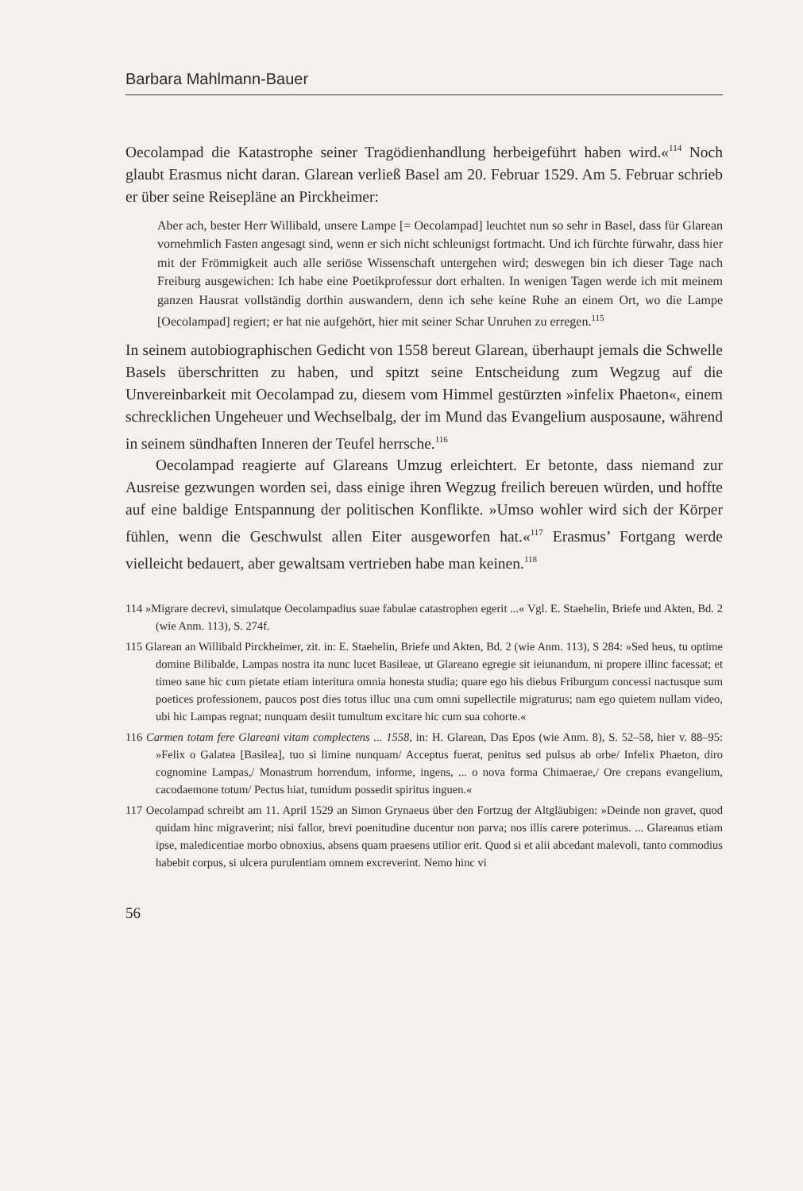Barbara Mahlmann-Bauer
Oecolampad die Katastrophe seiner Tragödienhandlung herbeigeführt haben wird.«<sup>114</sup> Noch glaubt Erasmus nicht daran. Glarean verließ Basel am 20. Februar 1529. Am 5. Februar schrieb er über seine Reisepläne an Pirckheimer:
Aber ach, bester Herr Willibald, unsere Lampe [= Oecolampad] leuchtet nun so sehr in Basel, dass für Glarean vornehmlich Fasten angesagt sind, wenn er sich nicht schleunigst fortmacht. Und ich fürchte fürwahr, dass hier mit der Frömmigkeit auch alle seriöse Wissenschaft untergehen wird; deswegen bin ich dieser Tage nach Freiburg ausgewichen: Ich habe eine Poetikprofessur dort erhalten. In wenigen Tagen werde ich mit meinem ganzen Hausrat vollständig dorthin auswandern, denn ich sehe keine Ruhe an einem Ort, wo die Lampe [Oecolampad] regiert; er hat nie aufgehört, hier mit seiner Schar Unruhen zu erregen.<sup>115</sup>
In seinem autobiographischen Gedicht von 1558 bereut Glarean, überhaupt jemals die Schwelle Basels überschritten zu haben, und spitzt seine Entscheidung zum Wegzug auf die Unvereinbarkeit mit Oecolampad zu, diesem vom Himmel gestürzten »infelix Phaeton«, einem schrecklichen Ungeheuer und Wechselbalg, der im Mund das Evangelium ausposaune, während in seinem sündhaften Inneren der Teufel herrsche.<sup>116</sup>
Oecolampad reagierte auf Glareans Umzug erleichtert. Er betonte, dass niemand zur Ausreise gezwungen worden sei, dass einige ihren Wegzug freilich bereuen würden, und hoffte auf eine baldige Entspannung der politischen Konflikte. »Umso wohler wird sich der Körper fühlen, wenn die Geschwulst allen Eiter ausgeworfen hat.«<sup>117</sup> Erasmus’ Fortgang werde vielleicht bedauert, aber gewaltsam vertrieben habe man keinen.<sup>118</sup>
114 »Migrare decrevi, simulatque Oecolampadius suae fabulae catastrophen egerit ...« Vgl. E. Staehelin, Briefe und Akten, Bd. 2 (wie Anm. 113), S. 274f.
115 Glarean an Willibald Pirckheimer, zit. in: E. Staehelin, Briefe und Akten, Bd. 2 (wie Anm. 113), S 284: »Sed heus, tu optime domine Bilibalde, Lampas nostra ita nunc lucet Basileae, ut Glareano egregie sit ieiunandum, ni propere illinc facessat; et timeo sane hic cum pietate etiam interitura omnia honesta studia; quare ego his diebus Friburgum concessi nactusque sum poetices professionem, paucos post dies totus illuc una cum omni supellectile migraturus; nam ego quietem nullam video, ubi hic Lampas regnat; nunquam desiit tumultum excitare hic cum sua cohorte.«
116 Carmen totam fere Glareani vitam complectens ... 1558, in: H. Glarean, Das Epos (wie Anm. 8), S. 52–58, hier v. 88–95: »Felix o Galatea [Basilea], tuo si limine nunquam/ Acceptus fuerat, penitus sed pulsus ab orbe/ Infelix Phaeton, diro cognomine Lampas,/ Monastrum horrendum, informe, ingens, ... o nova forma Chimaerae,/ Ore crepans evangelium, cacodaemone totum/ Pectus hiat, tumidum possedit spiritus inguen.«
117 Oecolampad schreibt am 11. April 1529 an Simon Grynaeus über den Fortzug der Altgläubigen: »Deinde non gravet, quod quidam hinc migraverint; nisi fallor, brevi poenitudine ducentur non parva; nos illis carere poterimus. ... Glareanus etiam ipse, maledicentiae morbo obnoxius, absens quam praesens utilior erit. Quod si et alii abcedant malevoli, tanto commodius habebit corpus, si ulcera purulentiam omnem excreverint. Nemo hinc vi
56